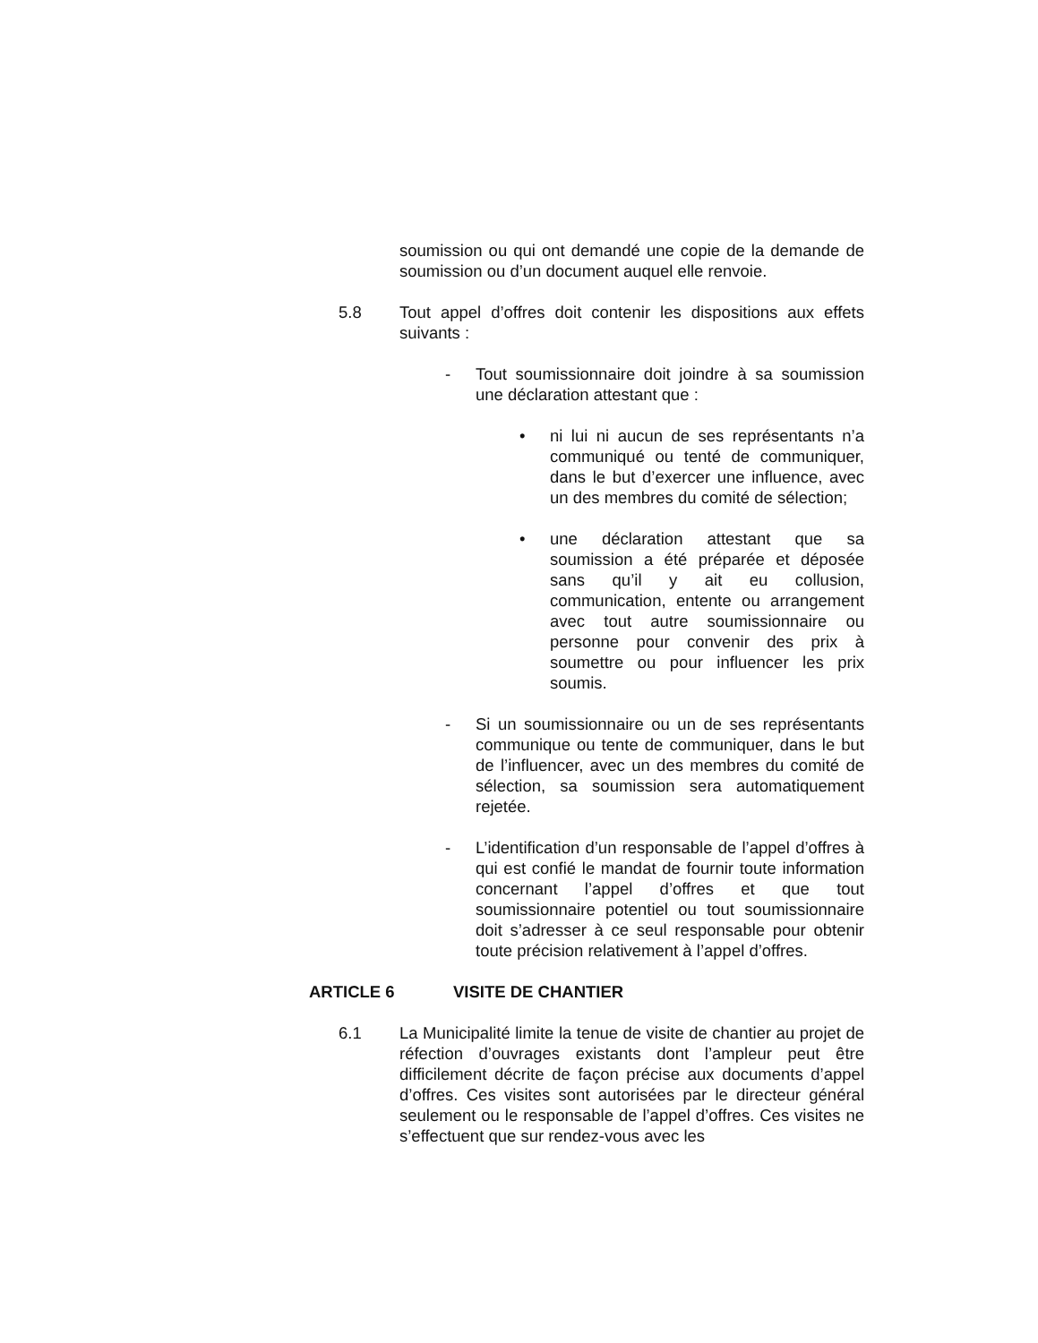soumission ou qui ont demandé une copie de la demande de soumission ou d’un document auquel elle renvoie.
5.8 Tout appel d’offres doit contenir les dispositions aux effets suivants :
- Tout soumissionnaire doit joindre à sa soumission une déclaration attestant que :
• ni lui ni aucun de ses représentants n’a communiqué ou tenté de communiquer, dans le but d’exercer une influence, avec un des membres du comité de sélection;
• une déclaration attestant que sa soumission a été préparée et déposée sans qu’il y ait eu collusion, communication, entente ou arrangement avec tout autre soumissionnaire ou personne pour convenir des prix à soumettre ou pour influencer les prix soumis.
- Si un soumissionnaire ou un de ses représentants communique ou tente de communiquer, dans le but de l’influencer, avec un des membres du comité de sélection, sa soumission sera automatiquement rejetée.
- L’identification d’un responsable de l’appel d’offres à qui est confié le mandat de fournir toute information concernant l’appel d’offres et que tout soumissionnaire potentiel ou tout soumissionnaire doit s’adresser à ce seul responsable pour obtenir toute précision relativement à l’appel d’offres.
ARTICLE 6 VISITE DE CHANTIER
6.1 La Municipalité limite la tenue de visite de chantier au projet de réfection d’ouvrages existants dont l’ampleur peut être difficilement décrite de façon précise aux documents d’appel d’offres. Ces visites sont autorisées par le directeur général seulement ou le responsable de l’appel d’offres. Ces visites ne s’effectuent que sur rendez-vous avec les